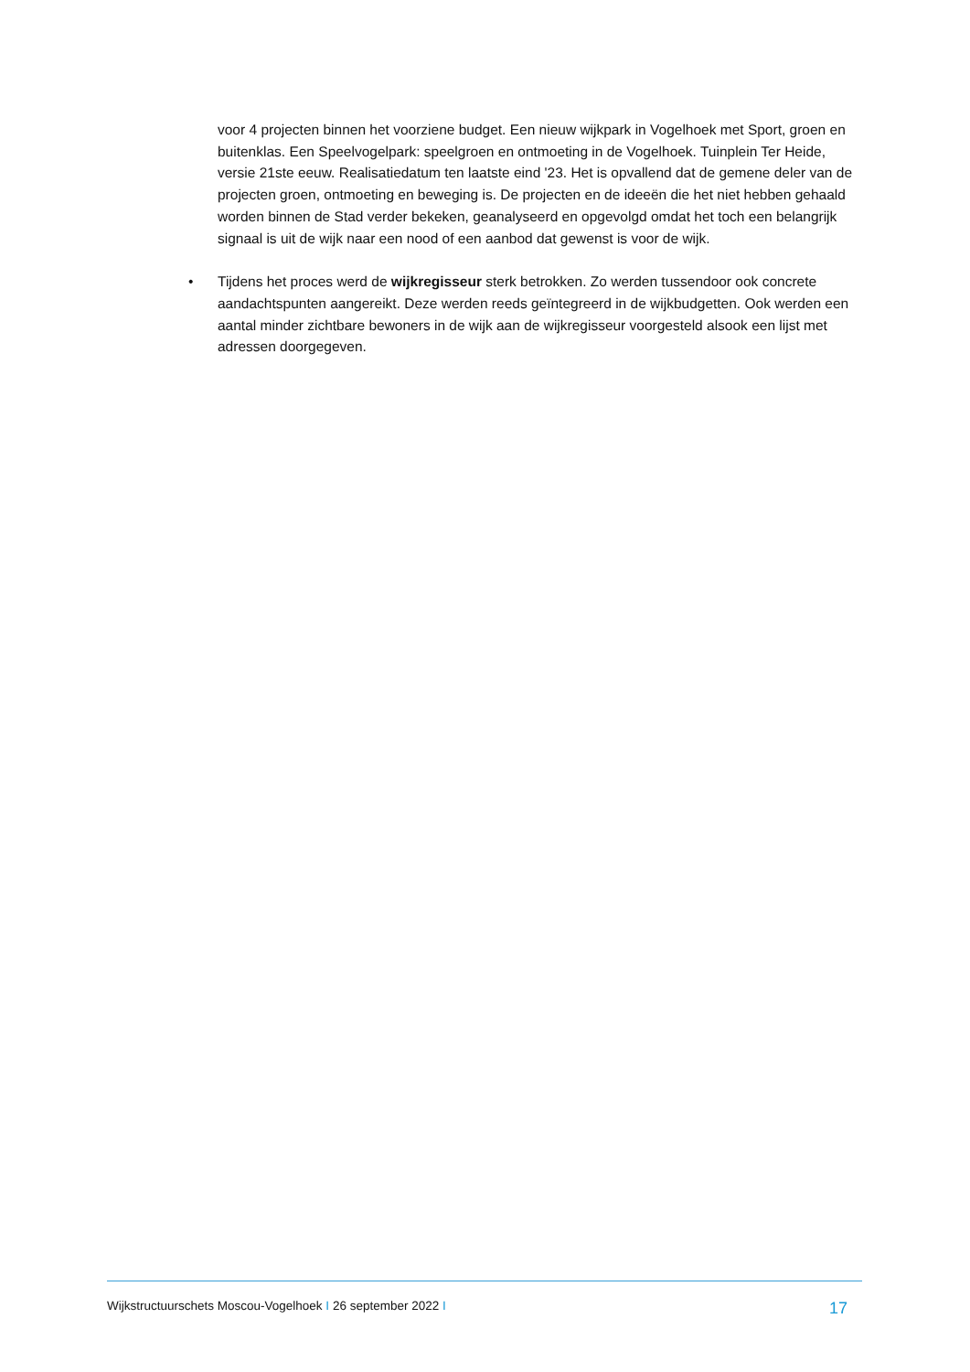voor 4 projecten binnen het voorziene budget. Een nieuw wijkpark in Vogelhoek met Sport, groen en buitenklas. Een Speelvogelpark: speelgroen en ontmoeting in de Vogelhoek. Tuinplein Ter Heide, versie 21ste eeuw. Realisatiedatum ten laatste eind '23. Het is opvallend dat de gemene deler van de projecten groen, ontmoeting en beweging is. De projecten en de ideeën die het niet hebben gehaald worden binnen de Stad verder bekeken, geanalyseerd en opgevolgd omdat het toch een belangrijk signaal is uit de wijk naar een nood of een aanbod dat gewenst is voor de wijk.
• Tijdens het proces werd de wijkregisseur sterk betrokken. Zo werden tussendoor ook concrete aandachtspunten aangereikt. Deze werden reeds geïntegreerd in de wijkbudgetten. Ook werden een aantal minder zichtbare bewoners in de wijk aan de wijkregisseur voorgesteld alsook een lijst met adressen doorgegeven.
Wijkstructuurschets Moscou-Vogelhoek I 26 september 2022 I 17